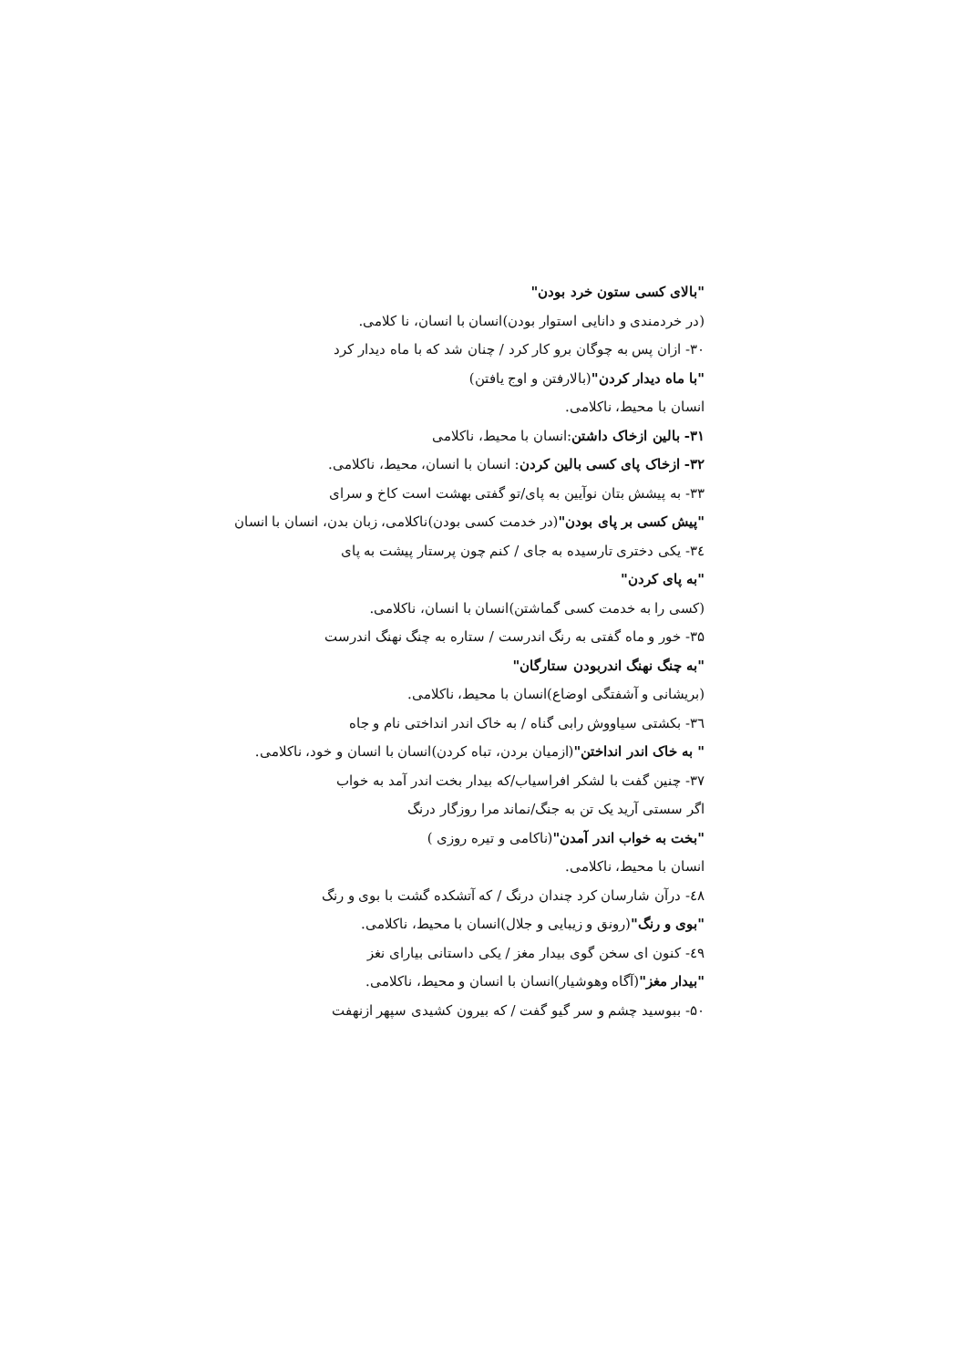"بالای کسی ستون خرد بودن"
(در خردمندی و دانایی استوار بودن)انسان با انسان، نا کلامی.
۳۰- ازان پس به چوگان برو کار کرد / چنان شد که با ماه دیدار کرد
"با ماه دیدار کردن"(بالارفتن و اوج یافتن)
انسان با محیط، ناکلامی.
۳۱- بالین ازخاک داشتن:انسان با محیط، ناکلامی
۳۲- ازخاک پای کسی بالین کردن: انسان با انسان، محیط، ناکلامی.
۳۳- به پیشش بتان نوآیین به پای/تو گفتی بهشت است کاخ و سرای
"پیش کسی بر پای بودن"(در خدمت کسی بودن)ناکلامی، زبان بدن، انسان با انسان
۳٤- یکی دختری تارسیده به جای / کنم چون پرستار پیشت به پای
"به پای کردن"
(کسی را به خدمت کسی گماشتن)انسان با انسان، ناکلامی.
۳۵- خور و ماه گفتی به رنگ اندرست / ستاره به چنگ نهنگ اندرست
"به چنگ نهنگ اندربودن ستارگان"
(بریشانی و آشفتگی اوضاع)انسان با محیط، ناکلامی.
۳٦- بکشتی سیاووش رابی گناه / به خاک اندر انداختی نام و جاه
" به خاک اندر انداختن"(ازمیان بردن، تباه کردن)انسان با انسان و خود، ناکلامی.
۳۷- چنین گفت با لشکر افراسیاب/که بیدار بخت اندر آمد به خواب
اگر سستی آرید یک تن به جنگ/نماند مرا روزگار درنگ
"بخت به خواب اندر آمدن"(ناکامی و تیره روزی )
انسان با محیط، ناکلامی.
٤۸- درآن شارسان کرد چندان درنگ / که آتشکده گشت با بوی و رنگ
"بوی و رنگ"(رونق و زیبایی و جلال)انسان با محیط، ناکلامی.
٤۹- کنون ای سخن گوی بیدار مغز / یکی داستانی بیارای نغز
"بیدار مغز"(آگاه وهوشیار)انسان با انسان و محیط، ناکلامی.
۵۰- ببوسید چشم و سر گیو گفت / که بیرون کشیدی سپهر ازنهفت